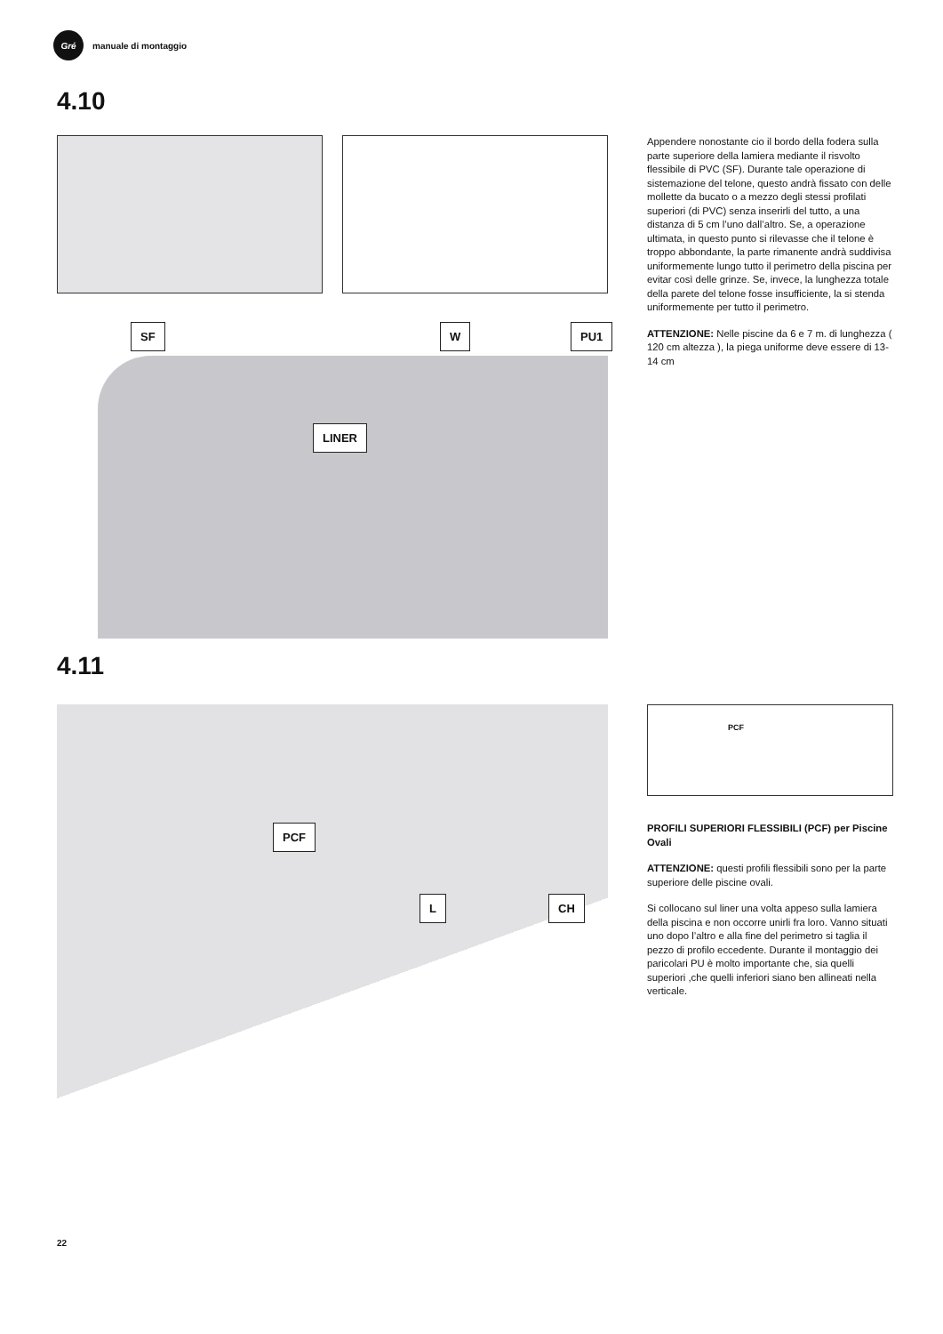Gré
manuale di montaggio
4.10
SF W PU1
LINER
Appendere nonostante cio il bordo della fodera sulla parte superiore della lamiera mediante il risvolto flessibile di PVC (SF). Durante tale operazione di sistemazione del telone, questo andrà fissato con delle mollette da bucato o a mezzo degli stessi profilati superiori (di PVC) senza inserirli del tutto, a una distanza di 5 cm l’uno dall’altro. Se, a operazione ultimata, in questo punto si rilevasse che il telone è troppo abbondante, la parte rimanente andrà suddivisa uniformemente lungo tutto il perimetro della piscina per evitar così delle grinze. Se, invece, la lunghezza totale della parete del telone fosse insufficiente, la si stenda uniformemente per tutto il perimetro.
ATTENZIONE: Nelle piscine da 6 e 7 m. di lunghezza ( 120 cm altezza ), la piega uniforme deve essere di 13-14 cm
4.11
PCF
L CH
PCF
PROFILI SUPERIORI FLESSIBILI (PCF) per Piscine Ovali
ATTENZIONE: questi profili flessibili sono per la parte superiore delle piscine ovali.
Si collocano sul liner una volta appeso sulla lamiera della piscina e non occorre unirli fra loro. Vanno situati uno dopo l’altro e alla fine del perimetro si taglia il pezzo di profilo eccedente. Durante il montaggio dei paricolari PU è molto importante che, sia quelli superiori ,che quelli inferiori siano ben allineati nella verticale.
22